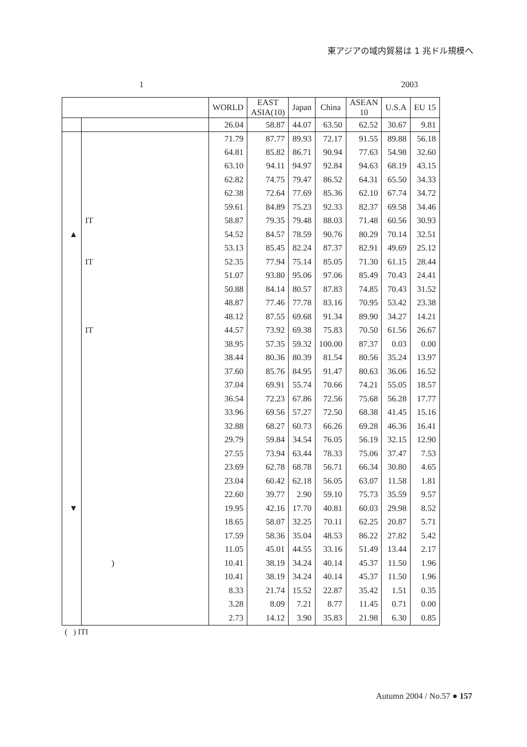東アジアの域内貿易は 1 兆ドル規模へ
1 2003
| | | WORLD | EAST ASIA(10) | Japan | China | ASEAN 10 | U.S.A | EU 15 |
| --- | --- | --- | --- | --- | --- | --- | --- | --- |
| | | 26.04 | 58.87 | 44.07 | 63.50 | 62.52 | 30.67 | 9.81 |
| | | 71.79 | 87.77 | 89.93 | 72.17 | 91.55 | 89.88 | 56.18 |
| | | 64.81 | 85.82 | 86.71 | 90.94 | 77.63 | 54.98 | 32.60 |
| | | 63.10 | 94.11 | 94.97 | 92.84 | 94.63 | 68.19 | 43.15 |
| | | 62.82 | 74.75 | 79.47 | 86.52 | 64.31 | 65.50 | 34.33 |
| | | 62.38 | 72.64 | 77.69 | 85.36 | 62.10 | 67.74 | 34.72 |
| | | 59.61 | 84.89 | 75.23 | 92.33 | 82.37 | 69.58 | 34.46 |
| | IT | 58.87 | 79.35 | 79.48 | 88.03 | 71.48 | 60.56 | 30.93 |
| ▲ | | 54.52 | 84.57 | 78.59 | 90.76 | 80.29 | 70.14 | 32.51 |
| | | 53.13 | 85.45 | 82.24 | 87.37 | 82.91 | 49.69 | 25.12 |
| | IT | 52.35 | 77.94 | 75.14 | 85.05 | 71.30 | 61.15 | 28.44 |
| | | 51.07 | 93.80 | 95.06 | 97.06 | 85.49 | 70.43 | 24.41 |
| | | 50.88 | 84.14 | 80.57 | 87.83 | 74.85 | 70.43 | 31.52 |
| | | 48.87 | 77.46 | 77.78 | 83.16 | 70.95 | 53.42 | 23.38 |
| | | 48.12 | 87.55 | 69.68 | 91.34 | 89.90 | 34.27 | 14.21 |
| | IT | 44.57 | 73.92 | 69.38 | 75.83 | 70.50 | 61.56 | 26.67 |
| | | 38.95 | 57.35 | 59.32 | 100.00 | 87.37 | 0.03 | 0.00 |
| | | 38.44 | 80.36 | 80.39 | 81.54 | 80.56 | 35.24 | 13.97 |
| | | 37.60 | 85.76 | 84.95 | 91.47 | 80.63 | 36.06 | 16.52 |
| | | 37.04 | 69.91 | 55.74 | 70.66 | 74.21 | 55.05 | 18.57 |
| | | 36.54 | 72.23 | 67.86 | 72.56 | 75.68 | 56.28 | 17.77 |
| | | 33.96 | 69.56 | 57.27 | 72.50 | 68.38 | 41.45 | 15.16 |
| | | 32.88 | 68.27 | 60.73 | 66.26 | 69.28 | 46.36 | 16.41 |
| | | 29.79 | 59.84 | 34.54 | 76.05 | 56.19 | 32.15 | 12.90 |
| | | 27.55 | 73.94 | 63.44 | 78.33 | 75.06 | 37.47 | 7.53 |
| | | 23.69 | 62.78 | 68.78 | 56.71 | 66.34 | 30.80 | 4.65 |
| | | 23.04 | 60.42 | 62.18 | 56.05 | 63.07 | 11.58 | 1.81 |
| | | 22.60 | 39.77 | 2.90 | 59.10 | 75.73 | 35.59 | 9.57 |
| ▼ | | 19.95 | 42.16 | 17.70 | 40.81 | 60.03 | 29.98 | 8.52 |
| | | 18.65 | 58.07 | 32.25 | 70.11 | 62.25 | 20.87 | 5.71 |
| | | 17.59 | 58.36 | 35.04 | 48.53 | 86.22 | 27.82 | 5.42 |
| | | 11.05 | 45.01 | 44.55 | 33.16 | 51.49 | 13.44 | 2.17 |
| | ) | 10.41 | 38.19 | 34.24 | 40.14 | 45.37 | 11.50 | 1.96 |
| | | 10.41 | 38.19 | 34.24 | 40.14 | 45.37 | 11.50 | 1.96 |
| | | 8.33 | 21.74 | 15.52 | 22.87 | 35.42 | 1.51 | 0.35 |
| | | 3.28 | 8.09 | 7.21 | 8.77 | 11.45 | 0.71 | 0.00 |
| | | 2.73 | 14.12 | 3.90 | 35.83 | 21.98 | 6.30 | 0.85 |
( ) ITI
Autumn 2004 / No.57 ● 157